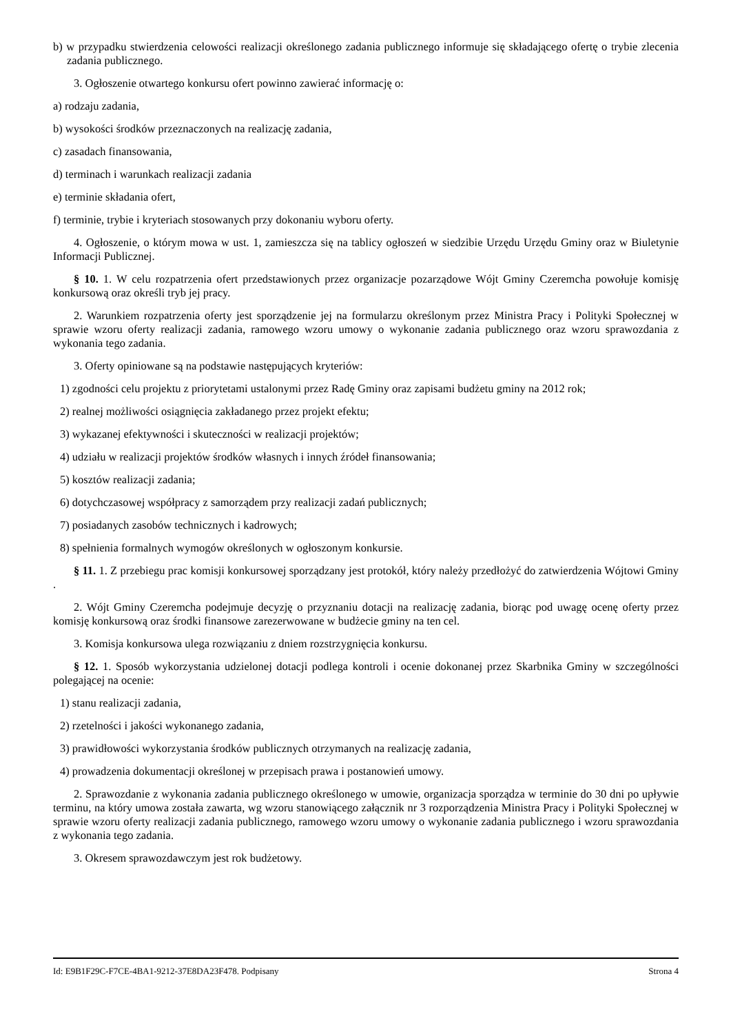b) w przypadku stwierdzenia celowości realizacji określonego zadania publicznego informuje się składającego ofertę o trybie zlecenia zadania publicznego.
3. Ogłoszenie otwartego konkursu ofert powinno zawierać informację o:
a) rodzaju zadania,
b) wysokości środków przeznaczonych na realizację zadania,
c) zasadach finansowania,
d) terminach i warunkach realizacji zadania
e) terminie składania ofert,
f) terminie, trybie i kryteriach stosowanych przy dokonaniu wyboru oferty.
4. Ogłoszenie, o którym mowa w ust. 1, zamieszcza się na tablicy ogłoszeń w siedzibie Urzędu Urzędu Gminy oraz w Biuletynie Informacji Publicznej.
§ 10. 1. W celu rozpatrzenia ofert przedstawionych przez organizacje pozarządowe Wójt Gminy Czeremcha powołuje komisję konkursową oraz określi tryb jej pracy.
2. Warunkiem rozpatrzenia oferty jest sporządzenie jej na formularzu określonym przez Ministra Pracy i Polityki Społecznej w sprawie wzoru oferty realizacji zadania, ramowego wzoru umowy o wykonanie zadania publicznego oraz wzoru sprawozdania z wykonania tego zadania.
3. Oferty opiniowane są na podstawie następujących kryteriów:
1) zgodności celu projektu z priorytetami ustalonymi przez Radę Gminy oraz zapisami budżetu gminy na 2012 rok;
2) realnej możliwości osiągnięcia zakładanego przez projekt efektu;
3) wykazanej efektywności i skuteczności w realizacji projektów;
4) udziału w realizacji projektów środków własnych i innych źródeł finansowania;
5) kosztów realizacji zadania;
6) dotychczasowej współpracy z samorządem przy realizacji zadań publicznych;
7) posiadanych zasobów technicznych i kadrowych;
8) spełnienia formalnych wymogów określonych w ogłoszonym konkursie.
§ 11. 1. Z przebiegu prac komisji konkursowej sporządzany jest protokół, który należy przedłożyć do zatwierdzenia Wójtowi Gminy .
2. Wójt Gminy Czeremcha podejmuje decyzję o przyznaniu dotacji na realizację zadania, biorąc pod uwagę ocenę oferty przez komisję konkursową oraz środki finansowe zarezerwowane w budżecie gminy na ten cel.
3. Komisja konkursowa ulega rozwiązaniu z dniem rozstrzygnięcia konkursu.
§ 12. 1. Sposób wykorzystania udzielonej dotacji podlega kontroli i ocenie dokonanej przez Skarbnika Gminy w szczególności polegającej na ocenie:
1) stanu realizacji zadania,
2) rzetelności i jakości wykonanego zadania,
3) prawidłowości wykorzystania środków publicznych otrzymanych na realizację zadania,
4) prowadzenia dokumentacji określonej w przepisach prawa i postanowień umowy.
2. Sprawozdanie z wykonania zadania publicznego określonego w umowie, organizacja sporządza w terminie do 30 dni po upływie terminu, na który umowa została zawarta, wg wzoru stanowiącego załącznik nr 3 rozporządzenia Ministra Pracy i Polityki Społecznej w sprawie wzoru oferty realizacji zadania publicznego, ramowego wzoru umowy o wykonanie zadania publicznego i wzoru sprawozdania z wykonania tego zadania.
3. Okresem sprawozdawczym jest rok budżetowy.
Id: E9B1F29C-F7CE-4BA1-9212-37E8DA23F478. Podpisany Strona 4